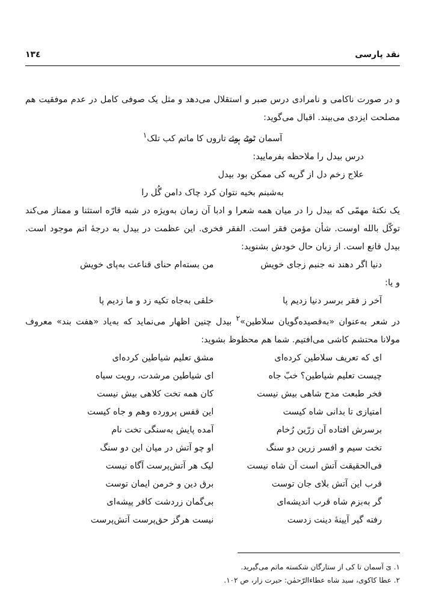نقد پارسی ۱۳٤
و در صورت ناکامی و نامرادی درس صبر و استقلال می‌دهد و مثل یک صوفی کامل در عدم موفقیت هم مصلحت ایزدی می‌بیند. اقبال می‌گوید:
آسمان ٹوٹے ہوئے تاروں کا ماتم کب تلک<sup>۱</sup>
درس بیدل را ملاحظه بفرمایید:
علاج زخم دل از گریه کی ممکن بود بیدل
به‌شبنم بخیه نتوان کرد چاک دامن گُل را
یک نکتهٔ مهمّی که بیدل را در میان همه شعرا و ادبا آن زمان به‌ویژه در شبه قارّه استثنا و ممتاز می‌کند توکّل بالله اوست. شأن مؤمن فقر است. الفقر فخری. این عظمت در بیدل به درجهٔ اتم موجود است. بیدل قانع است. از زبان حال خودش بشنوید:
دنیا اگر دهند نه جنبم زجای خویش من بسته‌ام حنای قناعت به‌پای خویش
و یا:
آخر ز فقر برسر دنیا زدیم پا خلقی به‌جاه تکیه زد و ما زدیم پا
در شعر به‌عنوان «به‌قصیده‌گویان سلاطین»<sup>۲</sup> بیدل چنین اظهار می‌نماید که به‌یاد «هفت بند» معروف مولانا محتشم کاشی می‌افتیم. شما هم محظوظ بشوید:
ای که تعریف سلاطین کرده‌ای مشق تعلیم شیاطین کرده‌ای
چیست تعلیم شیاطین؟ خبّ جاه ای شیاطین مرشدت، رویت سیاه
فخر طبعت مدح شاهی بیش نیست کان همه تخت کلاهی بیش نیست
امتیازی تا بدانی شاه کیست این قفس پرورده وهم و جاه کیست
برسرش افتاده آن زرّین رُخام آمده پایش به‌سنگی تخت نام
تخت سیم و افسر زرین دو سنگ او چو آتش در میان این دو سنگ
فی‌الحقیقت آتش است آن شاه نیست لیک هر آتش‌پرست آگاه نیست
قرب این آتش بلای جان توست برق دین و خرمن ایمان توست
گر به‌بزم شاه قرب اندیشه‌ای بی‌گمان زردشت کافر پیشه‌ای
رفته گیر آیینهٔ دینت زدست نیست هرگز حق‌پرست آتش‌پرست
۱. یَ آسمان تا کی از ستارگان شکسته ماتم می‌گیرید.
۲. عطا کاکوی، سید شاه عطاءالرّحمٰن: حیرت زار، ص ۱۰۲.